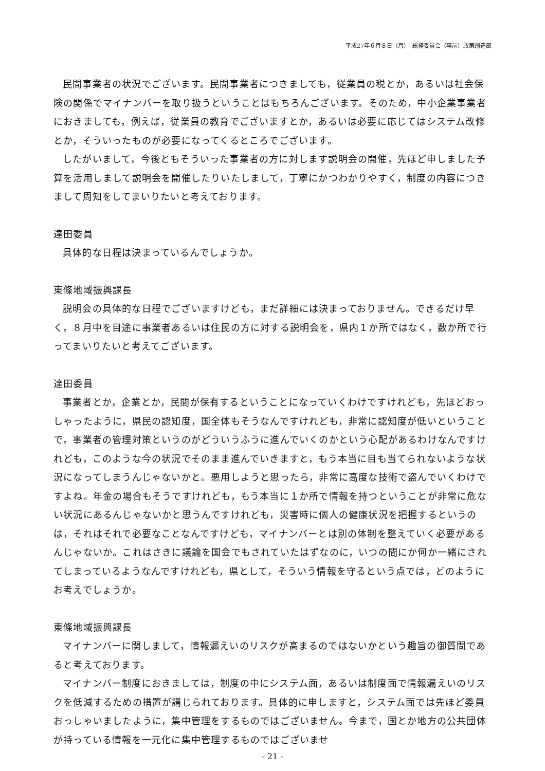平成27年６月８日（月）　総務委員会（事前）政策創造部
民間事業者の状況でございます。民間事業者につきましても，従業員の税とか，あるいは社会保険の関係でマイナンバーを取り扱うということはもちろんございます。そのため，中小企業事業者におきましても，例えば，従業員の教育でございますとか，あるいは必要に応じてはシステム改修とか，そういったものが必要になってくるところでございます。
したがいまして，今後ともそういった事業者の方に対します説明会の開催，先ほど申しました予算を活用しまして説明会を開催したりいたしまして，丁寧にかつわかりやすく，制度の内容につきまして周知をしてまいりたいと考えております。
達田委員
具体的な日程は決まっているんでしょうか。
東條地域振興課長
説明会の具体的な日程でございますけども，まだ詳細には決まっておりません。できるだけ早く，８月中を目途に事業者あるいは住民の方に対する説明会を，県内１か所ではなく，数か所で行ってまいりたいと考えてございます。
達田委員
事業者とか，企業とか，民間が保有するということになっていくわけですけれども，先ほどおっしゃったように，県民の認知度，国全体もそうなんですけれども，非常に認知度が低いということで，事業者の管理対策というのがどういうふうに進んでいくのかという心配があるわけなんですけれども，このような今の状況でそのまま進んでいきますと，もう本当に目も当てられないような状況になってしまうんじゃないかと。悪用しようと思ったら，非常に高度な技術で盗んでいくわけですよね。年金の場合もそうですけれども，もう本当に１か所で情報を持つということが非常に危ない状況にあるんじゃないかと思うんですけれども，災害時に個人の健康状況を把握するというのは，それはそれで必要なことなんですけども，マイナンバーとは別の体制を整えていく必要があるんじゃないか。これはさきに議論を国会でもされていたはずなのに，いつの間にか何か一緒にされてしまっているようなんですけれども，県として，そういう情報を守るという点では，どのようにお考えでしょうか。
東條地域振興課長
マイナンバーに関しまして，情報漏えいのリスクが高まるのではないかという趣旨の御質問であると考えております。
マイナンバー制度におきましては，制度の中にシステム面，あるいは制度面で情報漏えいのリスクを低減するための措置が講じられております。具体的に申しますと，システム面では先ほど委員おっしゃいましたように，集中管理をするものではございません。今まで，国とか地方の公共団体が持っている情報を一元化に集中管理するものではございませ
- 21 -